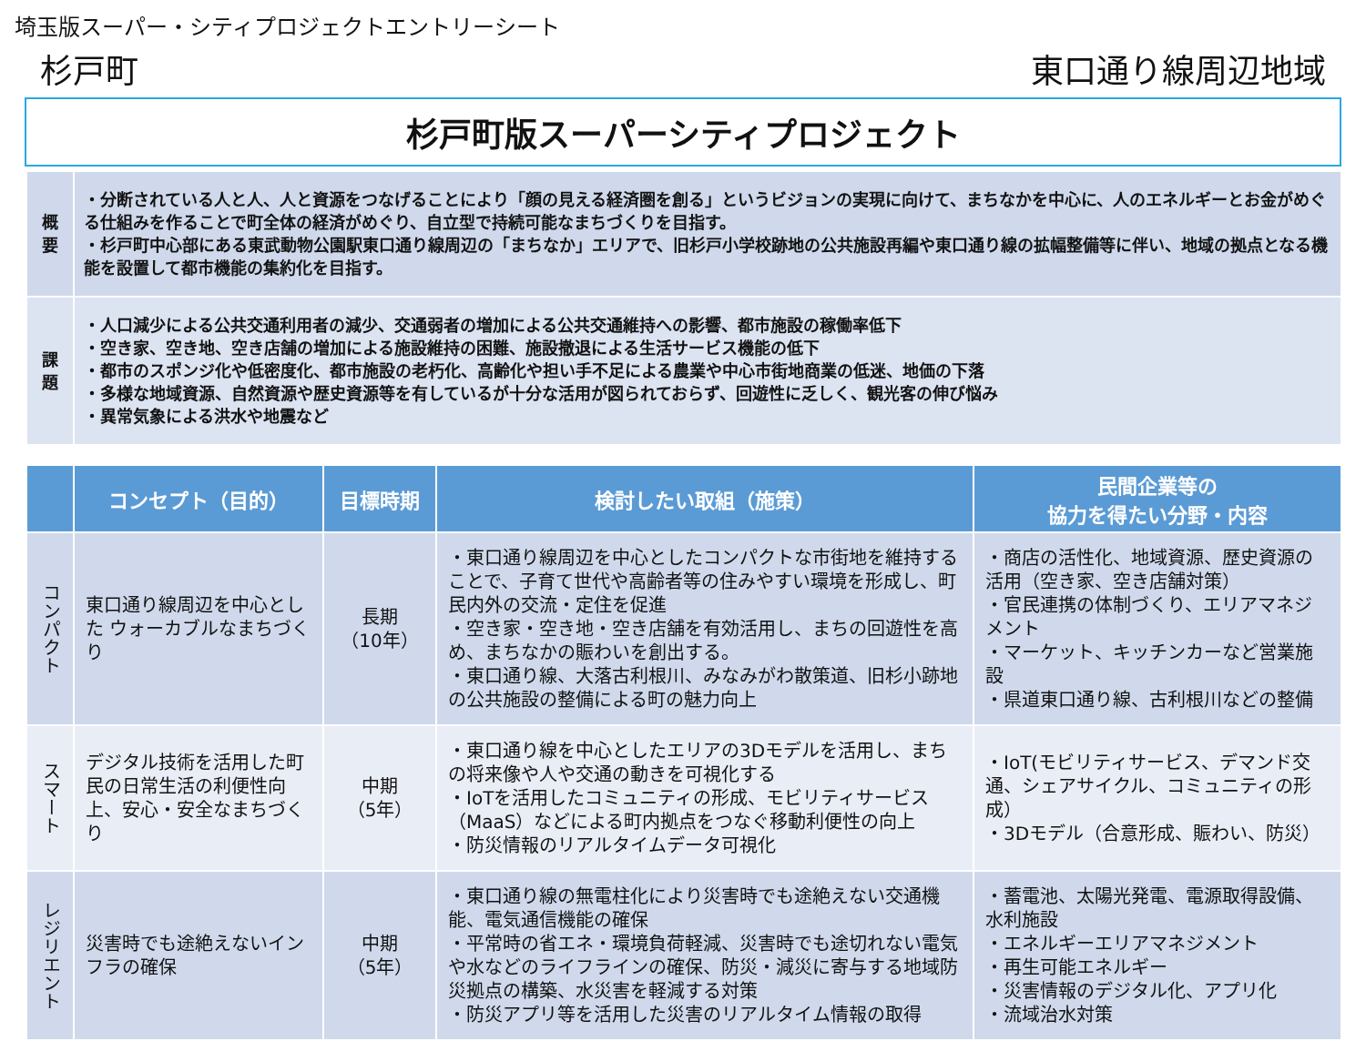埼玉版スーパー・シティプロジェクトエントリーシート
杉戸町 東口通り線周辺地域
杉戸町版スーパーシティプロジェクト
| 概 要 | ・分断されている人と人、人と資源をつなげることにより「顔の見える経済圏を創る」というビジョンの実現に向けて、まちなかを中心に、人のエネルギーとお金がめぐる仕組みを作ることで町全体の経済がめぐり、自立型で持続可能なまちづくりを目指す。 ・杉戸町中心部にある東武動物公園駅東口通り線周辺の「まちなか」エリアで、旧杉戸小学校跡地の公共施設再編や東口通り線の拡幅整備等に伴い、地域の拠点となる機能を設置して都市機能の集約化を目指す。 |
| 課 題 | ・人口減少による公共交通利用者の減少、交通弱者の増加による公共交通維持への影響、都市施設の稼働率低下 ・空き家、空き地、空き店舗の増加による施設維持の困難、施設撤退による生活サービス機能の低下 ・都市のスポンジ化や低密度化、都市施設の老朽化、高齢化や担い手不足による農業や中心市街地商業の低迷、地価の下落 ・多様な地域資源、自然資源や歴史資源等を有しているが十分な活用が図られておらず、回遊性に乏しく、観光客の伸び悩み ・異常気象による洪水や地震など |
| | コンセプト（目的） | 目標時期 | 検討したい取組（施策） | 民間企業等の 協力を得たい分野・内容 |
| --- | --- | --- | --- | --- |
| コンパクト | 東口通り線周辺を中心とした ウォーカブルなまちづくり | 長期 （10年） | ・東口通り線周辺を中心としたコンパクトな市街地を維持することで、子育て世代や高齢者等の住みやすい環境を形成し、町民内外の交流・定住を促進 ・空き家・空き地・空き店舗を有効活用し、まちの回遊性を高め、まちなかの賑わいを創出する。 ・東口通り線、大落古利根川、みなみがわ散策道、旧杉小跡地の公共施設の整備による町の魅力向上 | ・商店の活性化、地域資源、歴史資源の活用（空き家、空き店舗対策） ・官民連携の体制づくり、エリアマネジメント ・マーケット、キッチンカーなど営業施設 ・県道東口通り線、古利根川などの整備 |
| スマート | デジタル技術を活用した町民の日常生活の利便性向上、安心・安全なまちづくり | 中期 （5年） | ・東口通り線を中心としたエリアの3Dモデルを活用し、まちの将来像や人や交通の動きを可視化する ・IoTを活用したコミュニティの形成、モビリティサービス（MaaS）などによる町内拠点をつなぐ移動利便性の向上 ・防災情報のリアルタイムデータ可視化 | ・IoT(モビリティサービス、デマンド交通、シェアサイクル、コミュニティの形成） ・3Dモデル（合意形成、賑わい、防災） |
| レジリエント | 災害時でも途絶えないインフラの確保 | 中期 （5年） | ・東口通り線の無電柱化により災害時でも途絶えない交通機能、電気通信機能の確保 ・平常時の省エネ・環境負荷軽減、災害時でも途切れない電気や水などのライフラインの確保、防災・減災に寄与する地域防災拠点の構築、水災害を軽減する対策 ・防災アプリ等を活用した災害のリアルタイム情報の取得 | ・蓄電池、太陽光発電、電源取得設備、水利施設 ・エネルギーエリアマネジメント ・再生可能エネルギー ・災害情報のデジタル化、アプリ化 ・流域治水対策 |